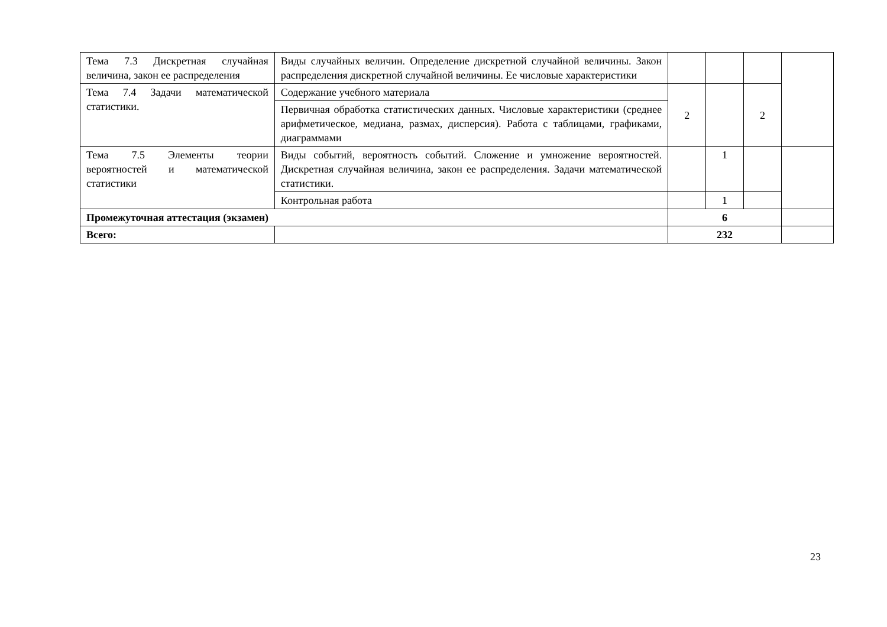| Тема 7.3 Дискретная случайная величина, закон ее распределения | Виды случайных величин. Определение дискретной случайной величины. Закон распределения дискретной случайной величины. Ее числовые характеристики | | | | |
| Тема 7.4 Задачи математической статистики. | Содержание учебного материала | 2 | | 2 | |
| | Первичная обработка статистических данных. Числовые характеристики (среднее арифметическое, медиана, размах, дисперсия). Работа с таблицами, графиками, диаграммами | | | | |
| Тема 7.5 Элементы теории вероятностей и математической статистики | Виды событий, вероятность событий. Сложение и умножение вероятностей. Дискретная случайная величина, закон ее распределения. Задачи математической статистики. | | 1 | | |
| | Контрольная работа | | 1 | | |
| Промежуточная аттестация (экзамен) | | 6 | | | |
| Всего: | | 232 | | | |
23